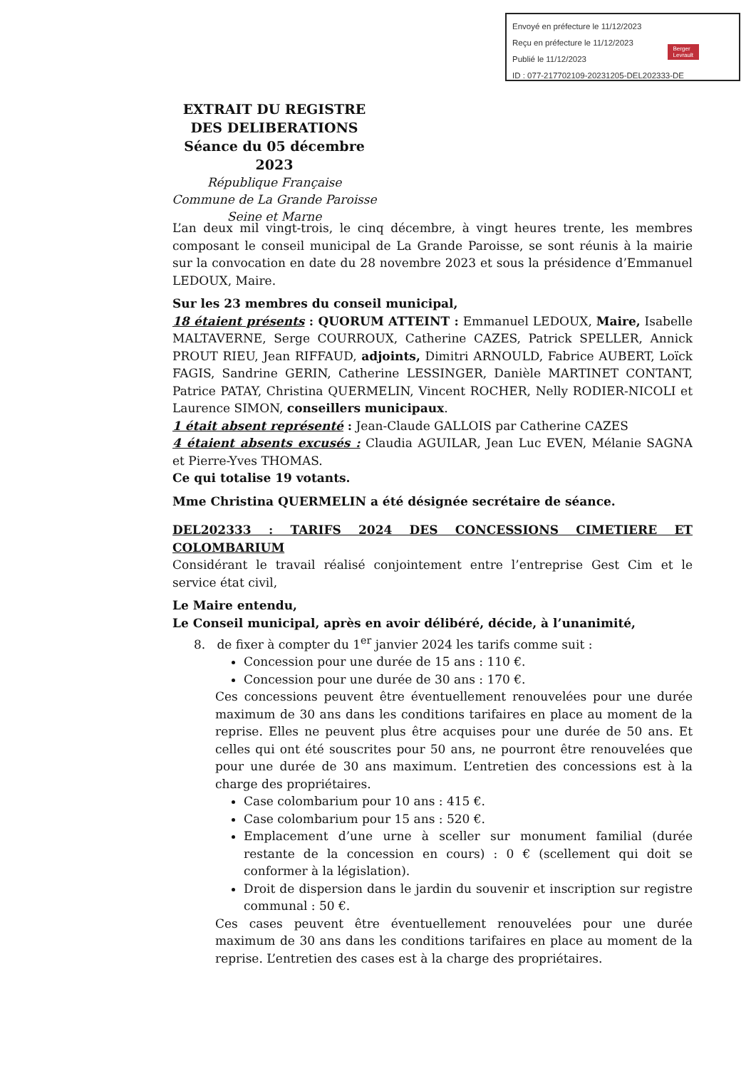Envoyé en préfecture le 11/12/2023
Reçu en préfecture le 11/12/2023
Publié le 11/12/2023
ID : 077-217702109-20231205-DEL202333-DE
Berger
Levrault
EXTRAIT DU REGISTRE
DES DELIBERATIONS
Séance du 05 décembre 2023
République Française
Commune de La Grande Paroisse
Seine et Marne
L’an deux mil vingt-trois, le cinq décembre, à vingt heures trente, les membres composant le conseil municipal de La Grande Paroisse, se sont réunis à la mairie sur la convocation en date du 28 novembre 2023 et sous la présidence d’Emmanuel LEDOUX, Maire.
Sur les 23 membres du conseil municipal,
18 étaient présents : QUORUM ATTEINT : Emmanuel LEDOUX, Maire, Isabelle MALTAVERNE, Serge COURROUX, Catherine CAZES, Patrick SPELLER, Annick PROUT RIEU, Jean RIFFAUD, adjoints, Dimitri ARNOULD, Fabrice AUBERT, Loïck FAGIS, Sandrine GERIN, Catherine LESSINGER, Danièle MARTINET CONTANT, Patrice PATAY, Christina QUERMELIN, Vincent ROCHER, Nelly RODIER-NICOLI et Laurence SIMON, conseillers municipaux.
1 était absent représenté : Jean-Claude GALLOIS par Catherine CAZES
4 étaient absents excusés : Claudia AGUILAR, Jean Luc EVEN, Mélanie SAGNA et Pierre-Yves THOMAS.
Ce qui totalise 19 votants.
Mme Christina QUERMELIN a été désignée secrétaire de séance.
DEL202333 : TARIFS 2024 DES CONCESSIONS CIMETIERE ET COLOMBARIUM
Considérant le travail réalisé conjointement entre l’entreprise Gest Cim et le service état civil,
Le Maire entendu,
Le Conseil municipal, après en avoir délibéré, décide, à l’unanimité,
8. de fixer à compter du 1<sup>er</sup> janvier 2024 les tarifs comme suit :
Concession pour une durée de 15 ans : 110 €.
Concession pour une durée de 30 ans : 170 €.
Ces concessions peuvent être éventuellement renouvelées pour une durée maximum de 30 ans dans les conditions tarifaires en place au moment de la reprise. Elles ne peuvent plus être acquises pour une durée de 50 ans. Et celles qui ont été souscrites pour 50 ans, ne pourront être renouvelées que pour une durée de 30 ans maximum. L’entretien des concessions est à la charge des propriétaires.
Case colombarium pour 10 ans : 415 €.
Case colombarium pour 15 ans : 520 €.
Emplacement d’une urne à sceller sur monument familial (durée restante de la concession en cours) : 0 € (scellement qui doit se conformer à la législation).
Droit de dispersion dans le jardin du souvenir et inscription sur registre communal : 50 €.
Ces cases peuvent être éventuellement renouvelées pour une durée maximum de 30 ans dans les conditions tarifaires en place au moment de la reprise. L’entretien des cases est à la charge des propriétaires.